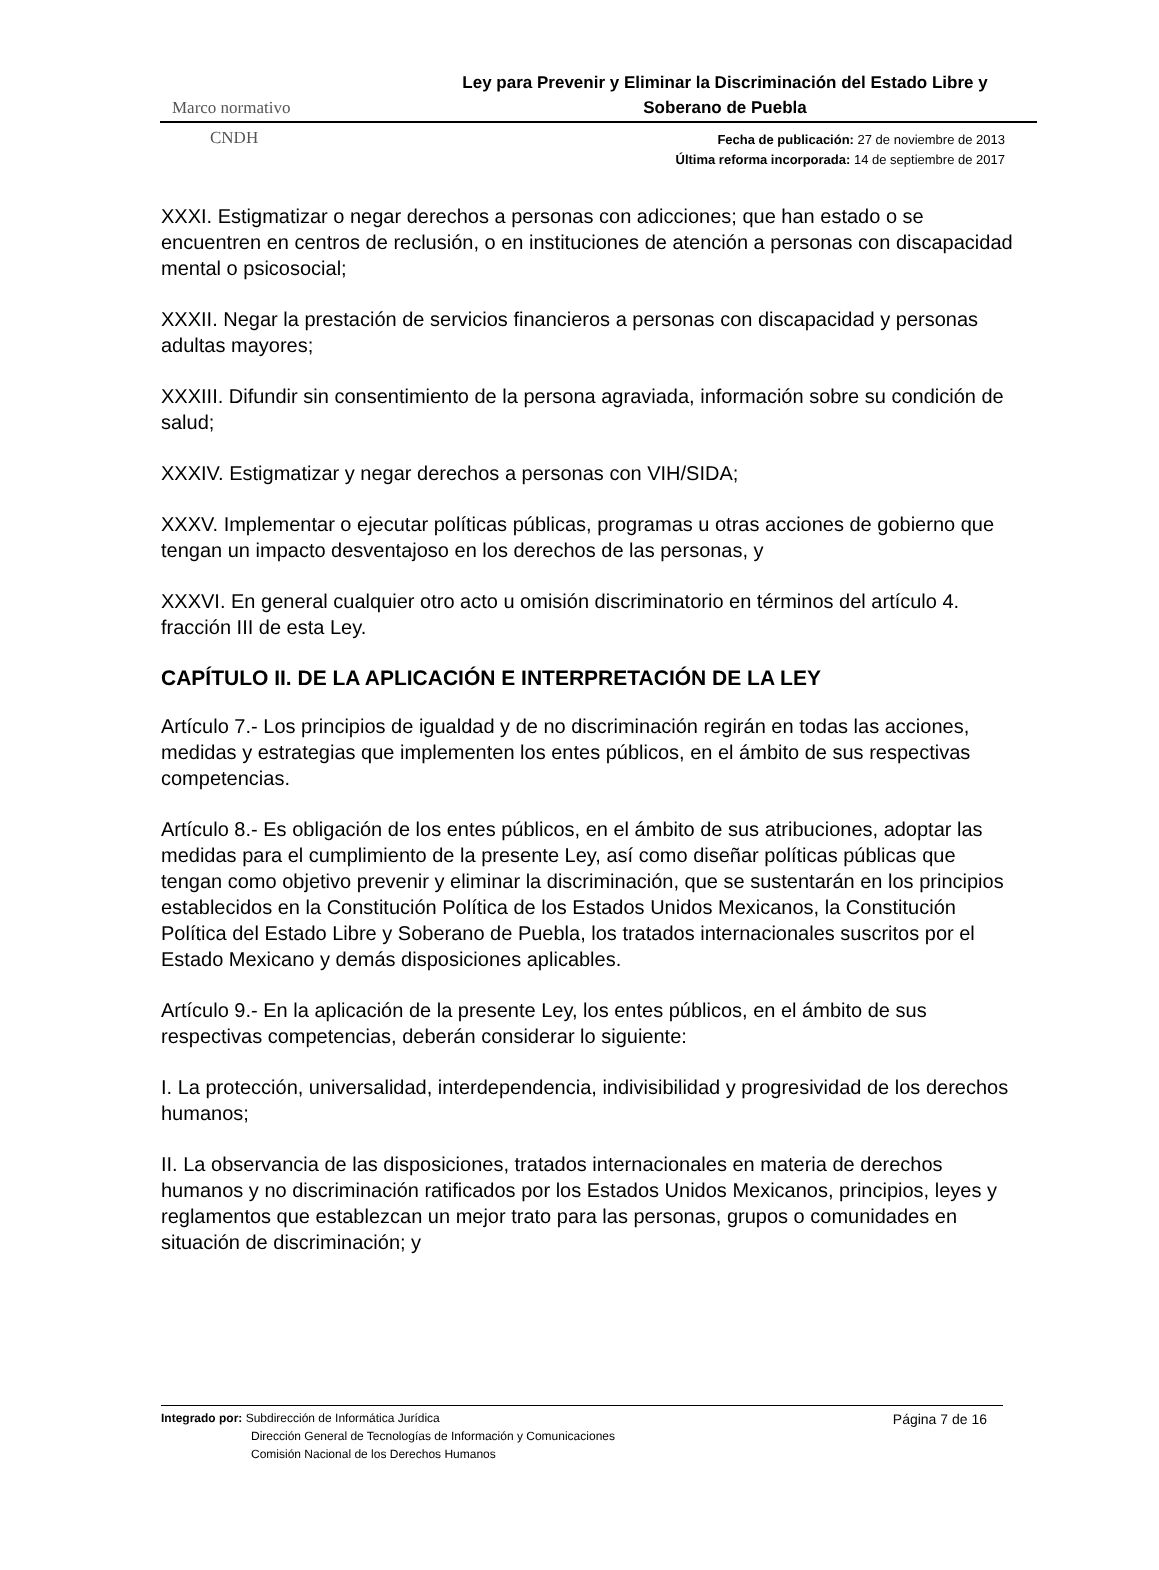Ley para Prevenir y Eliminar la Discriminación del Estado Libre y Soberano de Puebla
Marco normativo
CNDH
Fecha de publicación: 27 de noviembre de 2013
Última reforma incorporada: 14 de septiembre de 2017
XXXI. Estigmatizar o negar derechos a personas con adicciones; que han estado o se encuentren en centros de reclusión, o en instituciones de atención a personas con discapacidad mental o psicosocial;
XXXII. Negar la prestación de servicios financieros a personas con discapacidad y personas adultas mayores;
XXXIII. Difundir sin consentimiento de la persona agraviada, información sobre su condición de salud;
XXXIV. Estigmatizar y negar derechos a personas con VIH/SIDA;
XXXV. Implementar o ejecutar políticas públicas, programas u otras acciones de gobierno que tengan un impacto desventajoso en los derechos de las personas, y
XXXVI. En general cualquier otro acto u omisión discriminatorio en términos del artículo 4. fracción III de esta Ley.
CAPÍTULO II. DE LA APLICACIÓN E INTERPRETACIÓN DE LA LEY
Artículo 7.- Los principios de igualdad y de no discriminación regirán en todas las acciones, medidas y estrategias que implementen los entes públicos, en el ámbito de sus respectivas competencias.
Artículo 8.- Es obligación de los entes públicos, en el ámbito de sus atribuciones, adoptar las medidas para el cumplimiento de la presente Ley, así como diseñar políticas públicas que tengan como objetivo prevenir y eliminar la discriminación, que se sustentarán en los principios establecidos en la Constitución Política de los Estados Unidos Mexicanos, la Constitución Política del Estado Libre y Soberano de Puebla, los tratados internacionales suscritos por el Estado Mexicano y demás disposiciones aplicables.
Artículo 9.- En la aplicación de la presente Ley, los entes públicos, en el ámbito de sus respectivas competencias, deberán considerar lo siguiente:
I. La protección, universalidad, interdependencia, indivisibilidad y progresividad de los derechos humanos;
II. La observancia de las disposiciones, tratados internacionales en materia de derechos humanos y no discriminación ratificados por los Estados Unidos Mexicanos, principios, leyes y reglamentos que establezcan un mejor trato para las personas, grupos o comunidades en situación de discriminación; y
Página 7 de 16
Integrado por: Subdirección de Informática Jurídica
Dirección General de Tecnologías de Información y Comunicaciones
Comisión Nacional de los Derechos Humanos